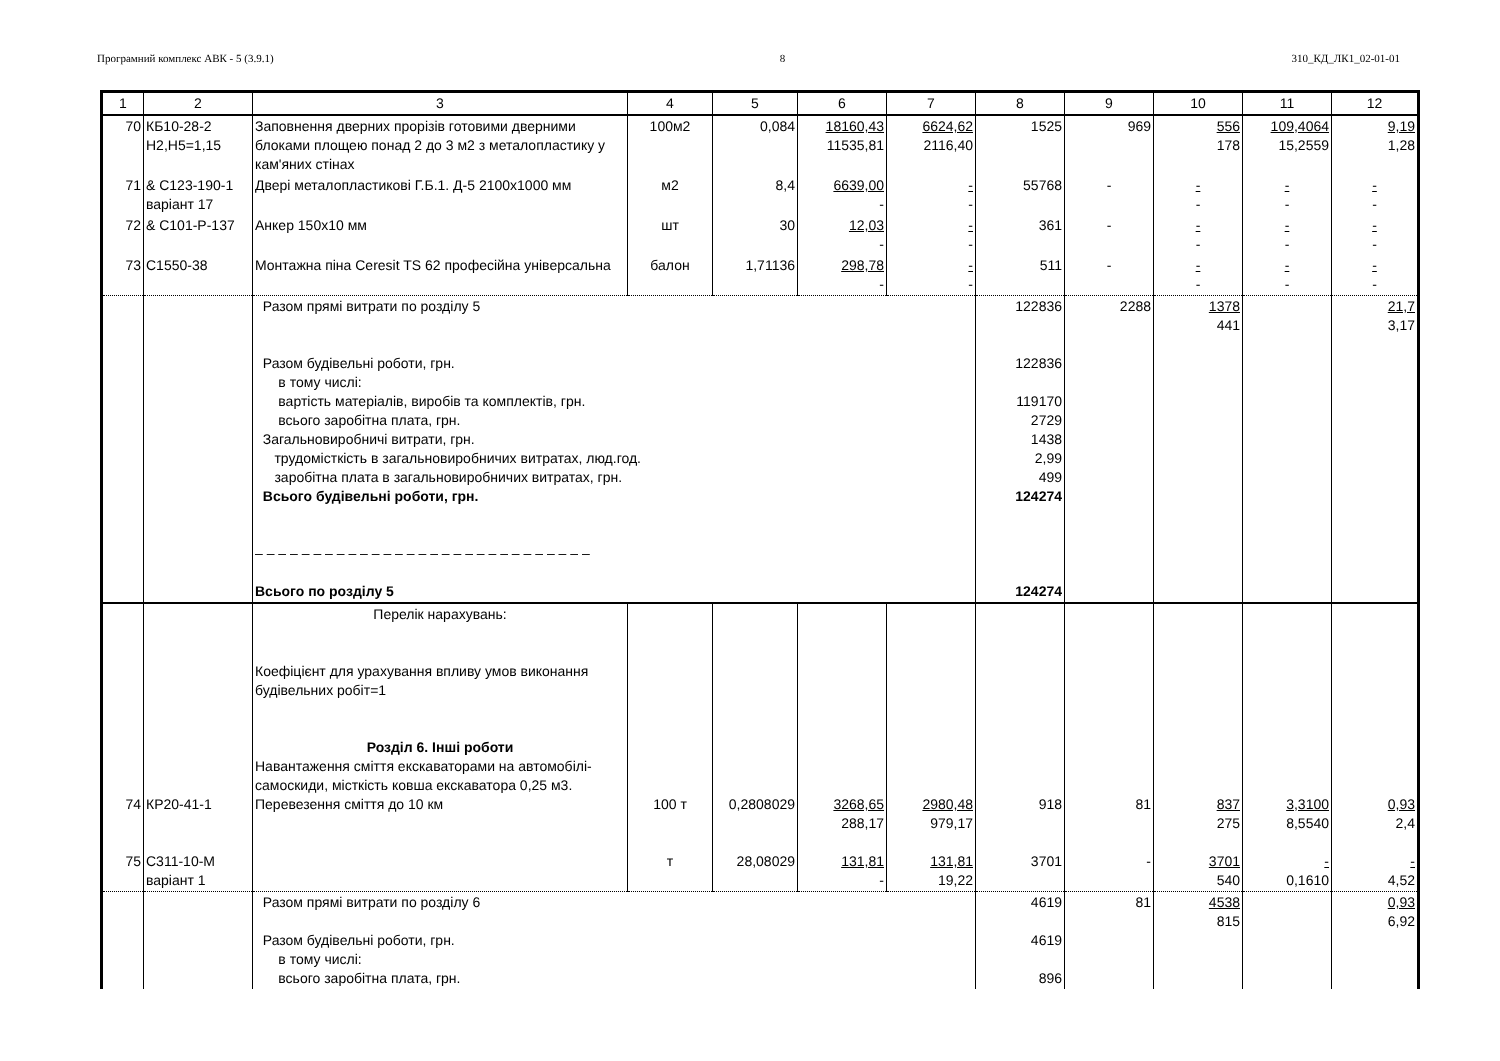Програмний комплекс АВК - 5 (3.9.1) 8 310_КД_ЛК1_02-01-01
| 1 | 2 | 3 | 4 | 5 | 6 | 7 | 8 | 9 | 10 | 11 | 12 |
| --- | --- | --- | --- | --- | --- | --- | --- | --- | --- | --- | --- |
| 70 | КБ10-28-2 Н2,Н5=1,15 | Заповнення дверних прорізів готовими дверними блоками площею понад 2 до 3 м2 з металопластику у кам'яних стінах | 100м2 | 0,084 | 18160,43 11535,81 | 6624,62 2116,40 | 1525 | 969 | 556 178 | 109,4064 15,2559 | 9,19 1,28 |
| 71 | & С123-190-1 варіант 17 | Двері металопластикові Г.Б.1. Д-5 2100х1000 мм | м2 | 8,4 | 6639,00 - | - - | 55768 | - | - - | - - | - - |
| 72 | & С101-Р-137 | Анкер 150х10 мм | шт | 30 | 12,03 - | - - | 361 | - | - - | - - | - - |
| 73 | С1550-38 | Монтажна піна Ceresit TS 62 професійна універсальна | балон | 1,71136 | 298,78 - | - - | 511 | - | - - | - - | - - |
| | | Разом прямі витрати по розділу 5 Разом будівельні роботи, грн. в тому числі: вартість матеріалів, виробів та комплектів, грн. всього заробітна плата, грн. Загальновиробничі витрати, грн. трудомісткість в загальновиробничих витратах, люд.год. заробітна плата в загальновиробничих витратах, грн. Всього будівельні роботи, грн. – – – – – – – – – – – – – – – – – – – – – – – – – – – – – Всього по розділу 5 | | | | | 122836 122836 119170 2729 1438 2,99 499 124274 124274 | 2288 | 1378 441 | | 21,7 3,17 |
| 74 75 | КР20-41-1 С311-10-М варіант 1 | Перелік нарахувань: Коефіцієнт для урахування впливу умов виконання будівельних робіт=1 Розділ 6. Інші роботи Навантаження сміття екскаваторами на автомобілі-самоскиди, місткість ковша екскаватора 0,25 м3. Перевезення сміття до 10 км | 100 т т | 0,2808029 28,08029 | 3268,65 288,17 131,81 - | 2980,48 979,17 131,81 19,22 | 918 3701 | 81 - | 837 275 3701 540 | 3,3100 8,5540 - 0,1610 | 0,93 2,4 - 4,52 |
| | | Разом прямі витрати по розділу 6 Разом будівельні роботи, грн. в тому числі: всього заробітна плата, грн. | | | | | 4619 4619 896 | 81 | 4538 815 | | 0,93 6,92 |